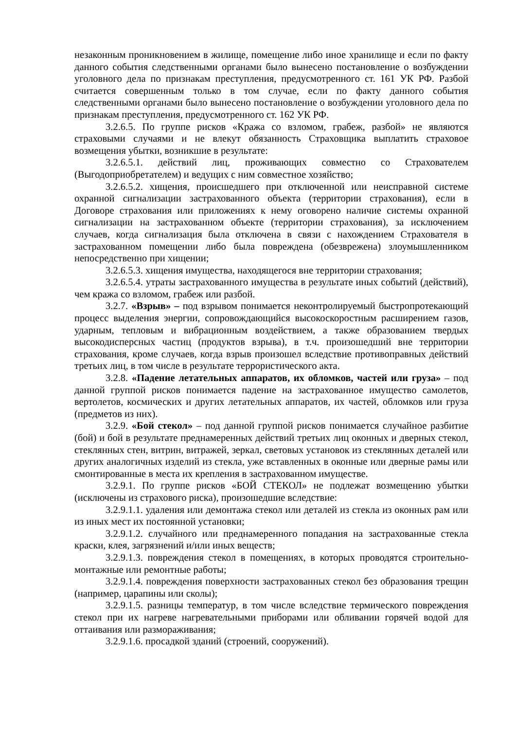незаконным проникновением в жилище, помещение либо иное хранилище и если по факту данного события следственными органами было вынесено постановление о возбуждении уголовного дела по признакам преступления, предусмотренного ст. 161 УК РФ. Разбой считается совершенным только в том случае, если по факту данного события следственными органами было вынесено постановление о возбуждении уголовного дела по признакам преступления, предусмотренного ст. 162 УК РФ.
3.2.6.5. По группе рисков «Кража со взломом, грабеж, разбой» не являются страховыми случаями и не влекут обязанность Страховщика выплатить страховое возмещения убытки, возникшие в результате:
3.2.6.5.1. действий лиц, проживающих совместно со Страхователем (Выгодоприобретателем) и ведущих с ним совместное хозяйство;
3.2.6.5.2. хищения, происшедшего при отключенной или неисправной системе охранной сигнализации застрахованного объекта (территории страхования), если в Договоре страхования или приложениях к нему оговорено наличие системы охранной сигнализации на застрахованном объекте (территории страхования), за исключением случаев, когда сигнализация была отключена в связи с нахождением Страхователя в застрахованном помещении либо была повреждена (обезврежена) злоумышленником непосредственно при хищении;
3.2.6.5.3. хищения имущества, находящегося вне территории страхования;
3.2.6.5.4. утраты застрахованного имущества в результате иных событий (действий), чем кража со взломом, грабеж или разбой.
3.2.7. «Взрыв» – под взрывом понимается неконтролируемый быстропротекающий процесс выделения энергии, сопровождающийся высокоскоростным расширением газов, ударным, тепловым и вибрационным воздействием, а также образованием твердых высокодисперсных частиц (продуктов взрыва), в т.ч. произошедший вне территории страхования, кроме случаев, когда взрыв произошел вследствие противоправных действий третьих лиц, в том числе в результате террористического акта.
3.2.8. «Падение летательных аппаратов, их обломков, частей или груза» – под данной группой рисков понимается падение на застрахованное имущество самолетов, вертолетов, космических и других летательных аппаратов, их частей, обломков или груза (предметов из них).
3.2.9. «Бой стекол» – под данной группой рисков понимается случайное разбитие (бой) и бой в результате преднамеренных действий третьих лиц оконных и дверных стекол, стеклянных стен, витрин, витражей, зеркал, световых установок из стеклянных деталей или других аналогичных изделий из стекла, уже вставленных в оконные или дверные рамы или смонтированные в места их крепления в застрахованном имуществе.
3.2.9.1. По группе рисков «БОЙ СТЕКОЛ» не подлежат возмещению убытки (исключены из страхового риска), произошедшие вследствие:
3.2.9.1.1. удаления или демонтажа стекол или деталей из стекла из оконных рам или из иных мест их постоянной установки;
3.2.9.1.2. случайного или преднамеренного попадания на застрахованные стекла краски, клея, загрязнений и/или иных веществ;
3.2.9.1.3. повреждения стекол в помещениях, в которых проводятся строительно-монтажные или ремонтные работы;
3.2.9.1.4. повреждения поверхности застрахованных стекол без образования трещин (например, царапины или сколы);
3.2.9.1.5. разницы температур, в том числе вследствие термического повреждения стекол при их нагреве нагревательными приборами или обливании горячей водой для оттаивания или размораживания;
3.2.9.1.6. просадкой зданий (строений, сооружений).